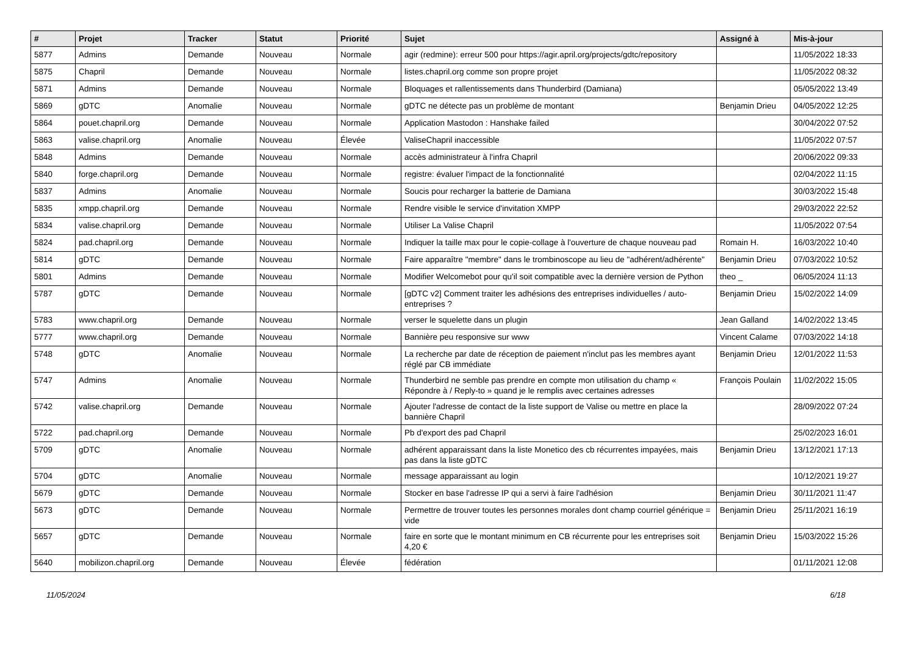| # | Projet | Tracker | Statut | Priorité | Sujet | Assigné à | Mis-à-jour |
| --- | --- | --- | --- | --- | --- | --- | --- |
| 5877 | Admins | Demande | Nouveau | Normale | agir (redmine): erreur 500 pour https://agir.april.org/projects/gdtc/repository | | 11/05/2022 18:33 |
| 5875 | Chapril | Demande | Nouveau | Normale | listes.chapril.org comme son propre projet | | 11/05/2022 08:32 |
| 5871 | Admins | Demande | Nouveau | Normale | Bloquages et rallentissements dans Thunderbird (Damiana) | | 05/05/2022 13:49 |
| 5869 | gDTC | Anomalie | Nouveau | Normale | gDTC ne détecte pas un problème de montant | Benjamin Drieu | 04/05/2022 12:25 |
| 5864 | pouet.chapril.org | Demande | Nouveau | Normale | Application Mastodon : Hanshake failed | | 30/04/2022 07:52 |
| 5863 | valise.chapril.org | Anomalie | Nouveau | Élevée | ValiseChapril inaccessible | | 11/05/2022 07:57 |
| 5848 | Admins | Demande | Nouveau | Normale | accès administrateur à l'infra Chapril | | 20/06/2022 09:33 |
| 5840 | forge.chapril.org | Demande | Nouveau | Normale | registre: évaluer l'impact de la fonctionnalité | | 02/04/2022 11:15 |
| 5837 | Admins | Anomalie | Nouveau | Normale | Soucis pour recharger la batterie de Damiana | | 30/03/2022 15:48 |
| 5835 | xmpp.chapril.org | Demande | Nouveau | Normale | Rendre visible le service d'invitation XMPP | | 29/03/2022 22:52 |
| 5834 | valise.chapril.org | Demande | Nouveau | Normale | Utiliser La Valise Chapril | | 11/05/2022 07:54 |
| 5824 | pad.chapril.org | Demande | Nouveau | Normale | Indiquer la taille max pour le copie-collage à l'ouverture de chaque nouveau pad | Romain H. | 16/03/2022 10:40 |
| 5814 | gDTC | Demande | Nouveau | Normale | Faire apparaître "membre" dans le trombinoscope au lieu de "adhérent/adhérente" | Benjamin Drieu | 07/03/2022 10:52 |
| 5801 | Admins | Demande | Nouveau | Normale | Modifier Welcomebot pour qu'il soit compatible avec la dernière version de Python | theo _ | 06/05/2024 11:13 |
| 5787 | gDTC | Demande | Nouveau | Normale | [gDTC v2] Comment traiter les adhésions des entreprises individuelles / auto-entreprises ? | Benjamin Drieu | 15/02/2022 14:09 |
| 5783 | www.chapril.org | Demande | Nouveau | Normale | verser le squelette dans un plugin | Jean Galland | 14/02/2022 13:45 |
| 5777 | www.chapril.org | Demande | Nouveau | Normale | Bannière peu responsive sur www | Vincent Calame | 07/03/2022 14:18 |
| 5748 | gDTC | Anomalie | Nouveau | Normale | La recherche par date de réception de paiement n'inclut pas les membres ayant réglé par CB immédiate | Benjamin Drieu | 12/01/2022 11:53 |
| 5747 | Admins | Anomalie | Nouveau | Normale | Thunderbird ne semble pas prendre en compte mon utilisation du champ « Répondre à / Reply-to » quand je le remplis avec certaines adresses | François Poulain | 11/02/2022 15:05 |
| 5742 | valise.chapril.org | Demande | Nouveau | Normale | Ajouter l'adresse de contact de la liste support de Valise ou mettre en place la bannière Chapril | | 28/09/2022 07:24 |
| 5722 | pad.chapril.org | Demande | Nouveau | Normale | Pb d'export des pad Chapril | | 25/02/2023 16:01 |
| 5709 | gDTC | Anomalie | Nouveau | Normale | adhérent apparaissant dans la liste Monetico des cb récurrentes impayées, mais pas dans la liste gDTC | Benjamin Drieu | 13/12/2021 17:13 |
| 5704 | gDTC | Anomalie | Nouveau | Normale | message apparaissant au login | | 10/12/2021 19:27 |
| 5679 | gDTC | Demande | Nouveau | Normale | Stocker en base l'adresse IP qui a servi à faire l'adhésion | Benjamin Drieu | 30/11/2021 11:47 |
| 5673 | gDTC | Demande | Nouveau | Normale | Permettre de trouver toutes les personnes morales dont champ courriel générique = vide | Benjamin Drieu | 25/11/2021 16:19 |
| 5657 | gDTC | Demande | Nouveau | Normale | faire en sorte que le montant minimum en CB récurrente pour les entreprises soit 4,20 € | Benjamin Drieu | 15/03/2022 15:26 |
| 5640 | mobilizon.chapril.org | Demande | Nouveau | Élevée | fédération | | 01/11/2021 12:08 |
11/05/2024 6/18